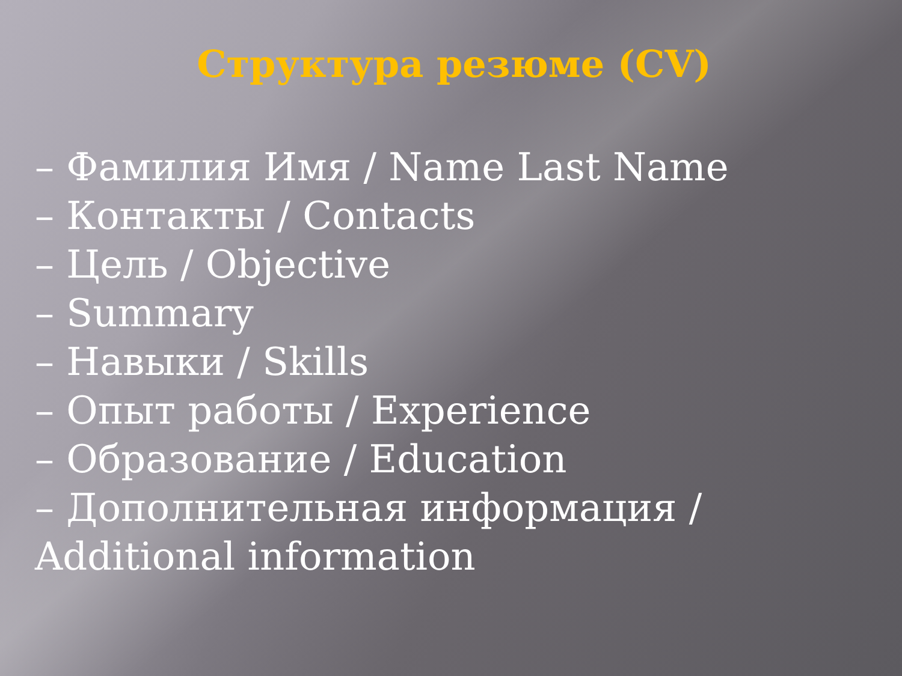Структура резюме (CV)
– Фамилия Имя / Name Last Name
– Контакты / Contacts
– Цель / Objective
– Summary
– Навыки / Skills
– Опыт работы / Experience
– Образование / Education
– Дополнительная информация / Additional information